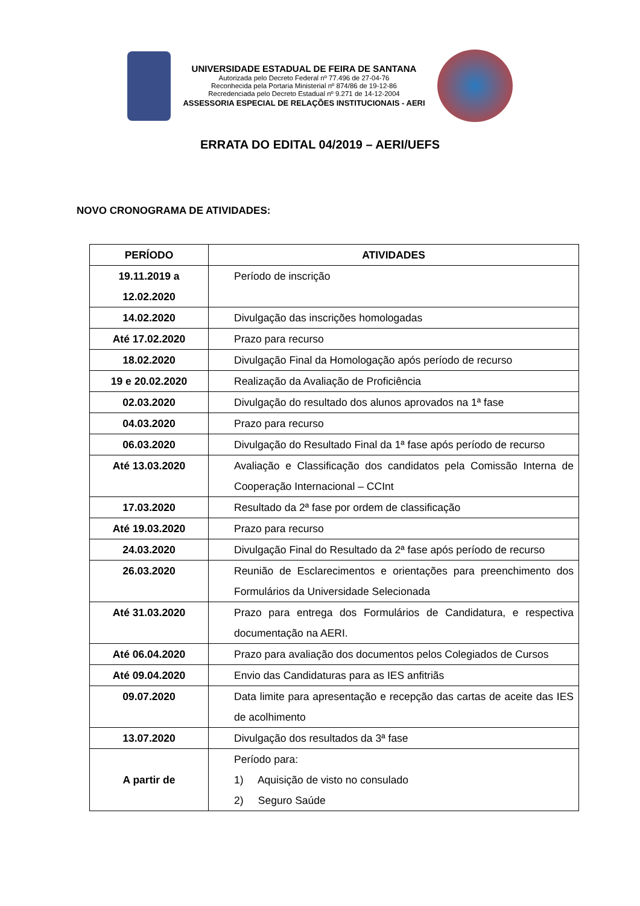UNIVERSIDADE ESTADUAL DE FEIRA DE SANTANA
Autorizada pelo Decreto Federal nº 77.496 de 27-04-76
Reconhecida pela Portaria Ministerial nº 874/86 de 19-12-86
Recredenciada pelo Decreto Estadual nº 9.271 de 14-12-2004
ASSESSORIA ESPECIAL DE RELAÇÕES INSTITUCIONAIS - AERI
ERRATA DO EDITAL 04/2019 – AERI/UEFS
NOVO CRONOGRAMA DE ATIVIDADES:
| PERÍODO | ATIVIDADES |
| --- | --- |
| 19.11.2019 a 12.02.2020 | Período de inscrição |
| 14.02.2020 | Divulgação das inscrições homologadas |
| Até 17.02.2020 | Prazo para recurso |
| 18.02.2020 | Divulgação Final da Homologação após período de recurso |
| 19 e 20.02.2020 | Realização da Avaliação de Proficiência |
| 02.03.2020 | Divulgação do resultado dos alunos aprovados na 1ª fase |
| 04.03.2020 | Prazo para recurso |
| 06.03.2020 | Divulgação do Resultado Final da 1ª fase após período de recurso |
| Até 13.03.2020 | Avaliação e Classificação dos candidatos pela Comissão Interna de Cooperação Internacional – CCInt |
| 17.03.2020 | Resultado da 2ª fase por ordem de classificação |
| Até 19.03.2020 | Prazo para recurso |
| 24.03.2020 | Divulgação Final do Resultado da 2ª fase após período de recurso |
| 26.03.2020 | Reunião de Esclarecimentos e orientações para preenchimento dos Formulários da Universidade Selecionada |
| Até 31.03.2020 | Prazo para entrega dos Formulários de Candidatura, e respectiva documentação na AERI. |
| Até 06.04.2020 | Prazo para avaliação dos documentos pelos Colegiados de Cursos |
| Até 09.04.2020 | Envio das Candidaturas para as IES anfitriãs |
| 09.07.2020 | Data limite para apresentação e recepção das cartas de aceite das IES de acolhimento |
| 13.07.2020 | Divulgação dos resultados da 3ª fase |
| A partir de | Período para: 1) Aquisição de visto no consulado 2) Seguro Saúde |